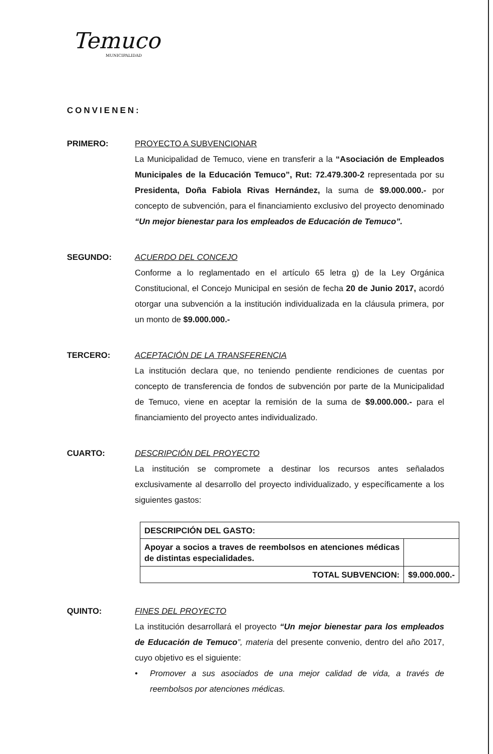Temuco
MUNICIPALIDAD
CONVIENEN:
PRIMERO: PROYECTO A SUBVENCIONAR
La Municipalidad de Temuco, viene en transferir a la “Asociación de Empleados Municipales de la Educación Temuco”, Rut: 72.479.300-2 representada por su Presidenta, Doña Fabiola Rivas Hernández, la suma de $9.000.000.- por concepto de subvención, para el financiamiento exclusivo del proyecto denominado “Un mejor bienestar para los empleados de Educación de Temuco”.
SEGUNDO: ACUERDO DEL CONCEJO
Conforme a lo reglamentado en el artículo 65 letra g) de la Ley Orgánica Constitucional, el Concejo Municipal en sesión de fecha 20 de Junio 2017, acordó otorgar una subvención a la institución individualizada en la cláusula primera, por un monto de $9.000.000.-
TERCERO: ACEPTACIÓN DE LA TRANSFERENCIA
La institución declara que, no teniendo pendiente rendiciones de cuentas por concepto de transferencia de fondos de subvención por parte de la Municipalidad de Temuco, viene en aceptar la remisión de la suma de $9.000.000.- para el financiamiento del proyecto antes individualizado.
CUARTO: DESCRIPCIÓN DEL PROYECTO
La institución se compromete a destinar los recursos antes señalados exclusivamente al desarrollo del proyecto individualizado, y específicamente a los siguientes gastos:
| DESCRIPCIÓN DEL GASTO: | |
| Apoyar a socios a traves de reembolsos en atenciones médicas de distintas especialidades. | |
| TOTAL SUBVENCION: | $9.000.000.- |
QUINTO: FINES DEL PROYECTO
La institución desarrollará el proyecto “Un mejor bienestar para los empleados de Educación de Temuco”, materia del presente convenio, dentro del año 2017, cuyo objetivo es el siguiente:
• Promover a sus asociados de una mejor calidad de vida, a través de reembolsos por atenciones médicas.